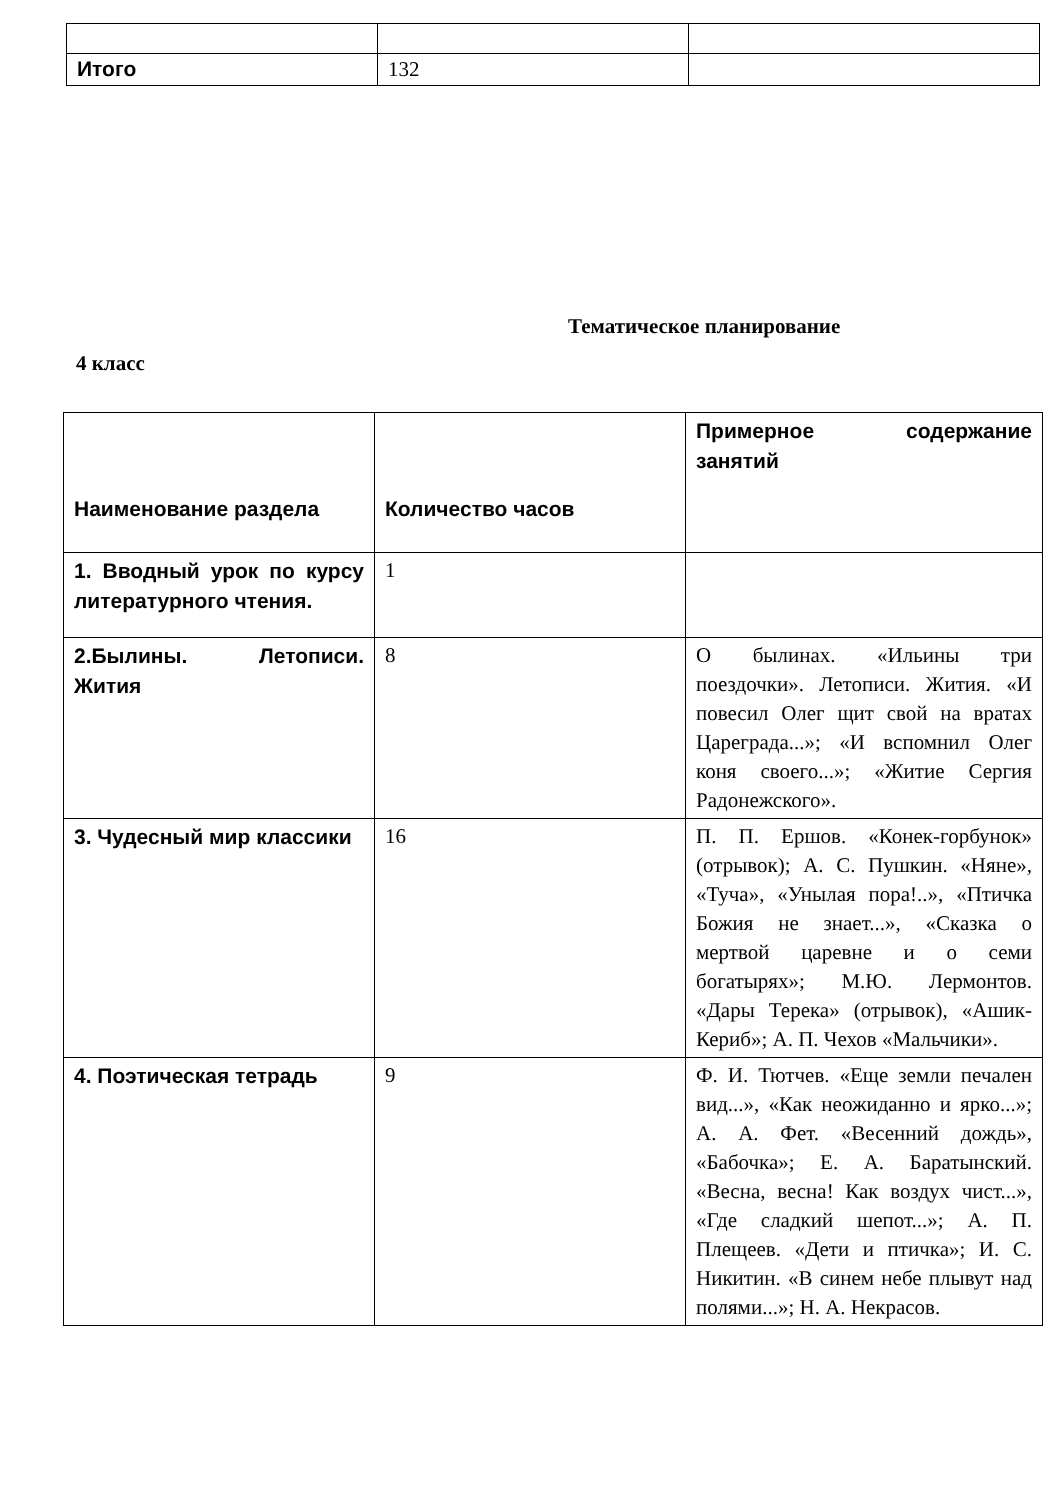| Итого | 132 | |
Тематическое планирование
4 класс
| Наименование раздела | Количество часов | Примерное содержание занятий |
| 1. Вводный урок по курсу литературного чтения. | 1 | |
| 2.Былины. Летописи. Жития | 8 | О былинах. «Ильины три поездочки». Летописи. Жития. «И повесил Олег щит свой на вратах Цареграда...»; «И вспомнил Олег коня своего...»; «Житие Сергия Радонежского». |
| 3. Чудесный мир классики | 16 | П. П. Ершов. «Конек-горбунок» (отрывок); А. С. Пушкин. «Няне», «Туча», «Унылая пора!..», «Птичка Божия не знает...», «Сказка о мертвой царевне и о семи богатырях»; М.Ю. Лермонтов. «Дары Терека» (отрывок), «Ашик-Кериб»; А. П. Чехов «Мальчики». |
| 4. Поэтическая тетрадь | 9 | Ф. И. Тютчев. «Еще земли печален вид...», «Как неожиданно и ярко...»; А. А. Фет. «Весенний дождь», «Бабочка»; Е. А. Баратынский. «Весна, весна! Как воздух чист...», «Где сладкий шепот...»; А. П. Плещеев. «Дети и птичка»; И. С. Никитин. «В синем небе плывут над полями...»; Н. А. Некрасов. |